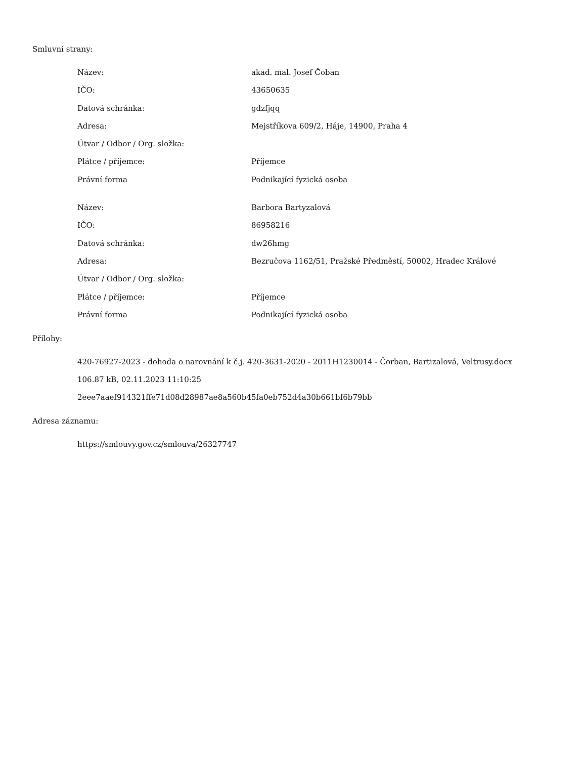Smluvní strany:
| Název: | akad. mal. Josef Čoban |
| IČO: | 43650635 |
| Datová schránka: | gdzfjqq |
| Adresa: | Mejstříkova 609/2, Háje, 14900, Praha 4 |
| Útvar / Odbor / Org. složka: | |
| Plátce / příjemce: | Příjemce |
| Právní forma | Podnikající fyzická osoba |
| Název: | Barbora Bartyzalová |
| IČO: | 86958216 |
| Datová schránka: | dw26hmg |
| Adresa: | Bezručova 1162/51, Pražské Předměstí, 50002, Hradec Králové |
| Útvar / Odbor / Org. složka: | |
| Plátce / příjemce: | Příjemce |
| Právní forma | Podnikající fyzická osoba |
Přílohy:
420-76927-2023 - dohoda o narovnání k č.j. 420-3631-2020 - 2011H1230014 - Čorban, Bartizalová, Veltrusy.docx
106.87 kB, 02.11.2023 11:10:25
2eee7aaef914321ffe71d08d28987ae8a560b45fa0eb752d4a30b661bf6b79bb
Adresa záznamu:
https://smlouvy.gov.cz/smlouva/26327747